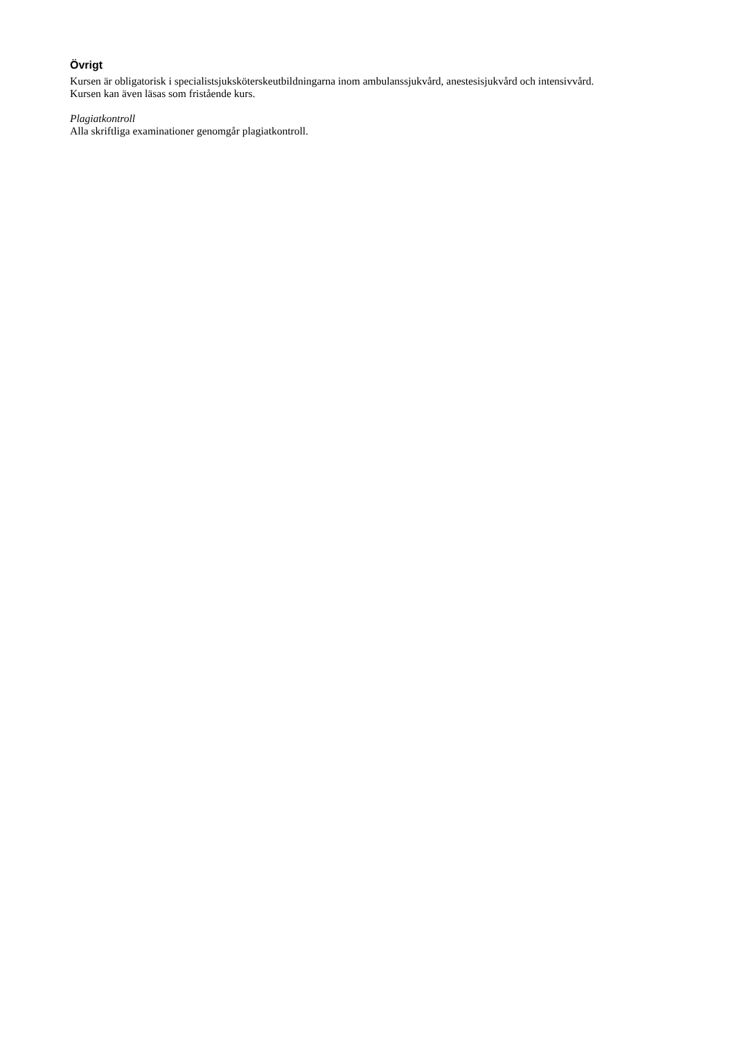Övrigt
Kursen är obligatorisk i specialistsjuksköterskeutbildningarna inom ambulanssjukvård, anestesisjukvård och intensivvård.
Kursen kan även läsas som fristående kurs.
Plagiatkontroll
Alla skriftliga examinationer genomgår plagiatkontroll.